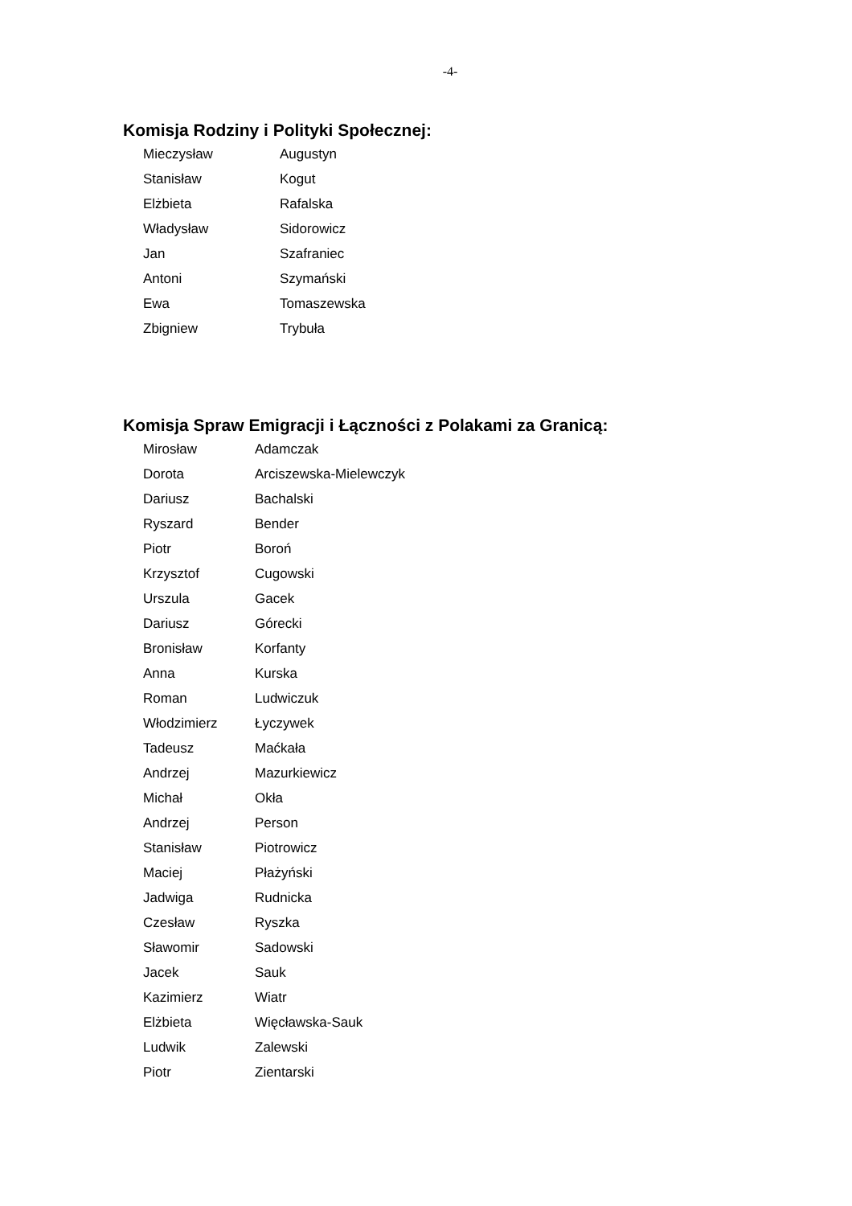-4-
Komisja Rodziny i Polityki Społecznej:
| Mieczysław | Augustyn |
| Stanisław | Kogut |
| Elżbieta | Rafalska |
| Władysław | Sidorowicz |
| Jan | Szafraniec |
| Antoni | Szymański |
| Ewa | Tomaszewska |
| Zbigniew | Trybuła |
Komisja Spraw Emigracji i Łączności z Polakami za Granicą:
| Mirosław | Adamczak |
| Dorota | Arciszewska-Mielewczyk |
| Dariusz | Bachalski |
| Ryszard | Bender |
| Piotr | Boroń |
| Krzysztof | Cugowski |
| Urszula | Gacek |
| Dariusz | Górecki |
| Bronisław | Korfanty |
| Anna | Kurska |
| Roman | Ludwiczuk |
| Włodzimierz | Łyczywek |
| Tadeusz | Maćkała |
| Andrzej | Mazurkiewicz |
| Michał | Okła |
| Andrzej | Person |
| Stanisław | Piotrowicz |
| Maciej | Płażyński |
| Jadwiga | Rudnicka |
| Czesław | Ryszka |
| Sławomir | Sadowski |
| Jacek | Sauk |
| Kazimierz | Wiatr |
| Elżbieta | Więcławska-Sauk |
| Ludwik | Zalewski |
| Piotr | Zientarski |